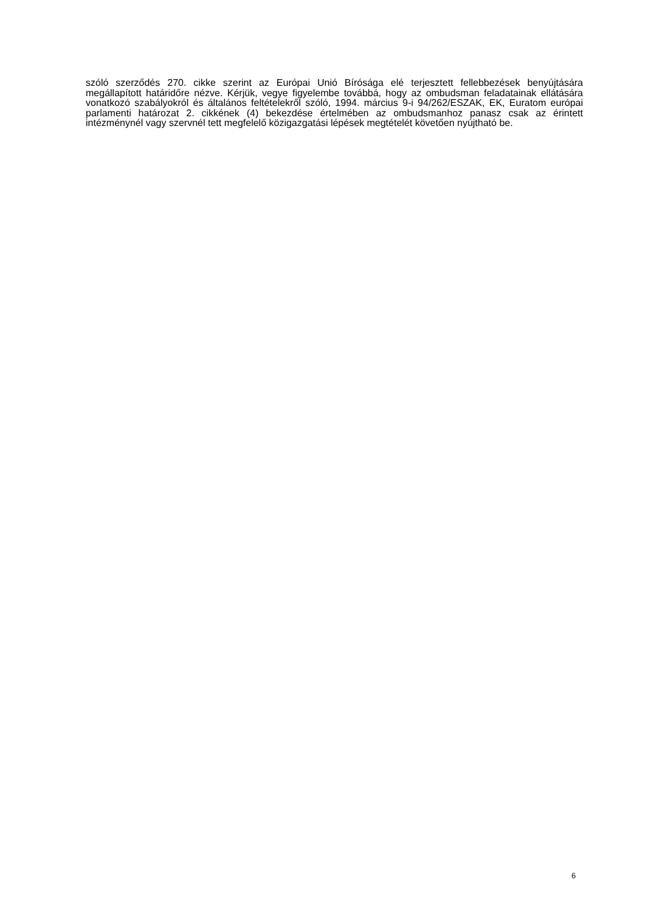szóló szerződés 270. cikke szerint az Európai Unió Bírósága elé terjesztett fellebbezések benyújtására megállapított határidőre nézve. Kérjük, vegye figyelembe továbbá, hogy az ombudsman feladatainak ellátására vonatkozó szabályokról és általános feltételekről szóló, 1994. március 9-i 94/262/ESZAK, EK, Euratom európai parlamenti határozat 2. cikkének (4) bekezdése értelmében az ombudsmanhoz panasz csak az érintett intézménynél vagy szervnél tett megfelelő közigazgatási lépések megtételét követően nyújtható be.
6